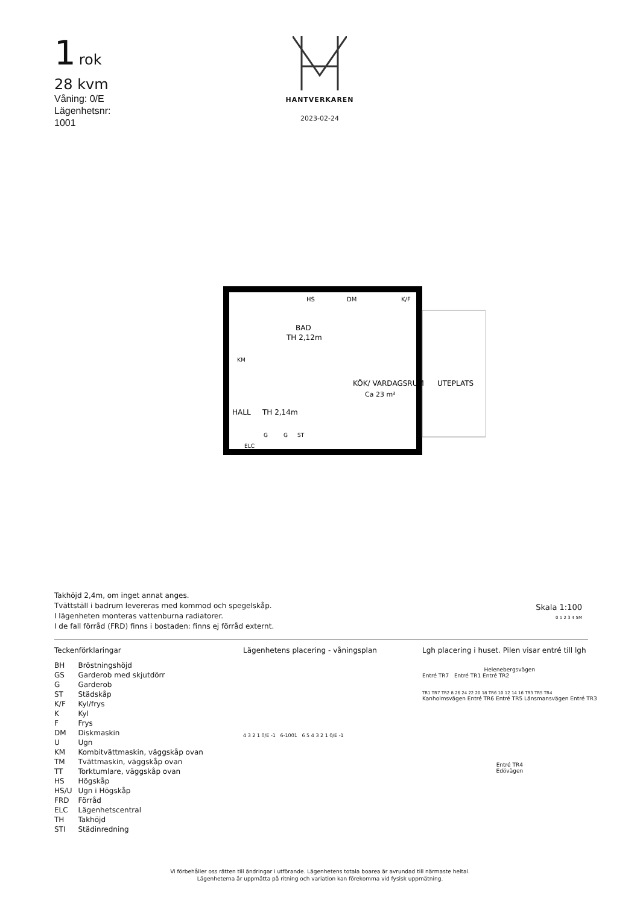1 rok
28 kvm
Våning: 0/E
Lägenhetsnr:
1001
HANTVERKAREN
2023-02-24
BAD
TH 2,12m
KÖK/ VARDAGSRUM
Ca 23 m²
UTEPLATS
HALL
TH 2,14m
HS
DM
K/F
KM
G
G
ST
ELC
Takhöjd 2,4m, om inget annat anges.
Tvättställ i badrum levereras med kommod och spegelskåp.
I lägenheten monteras vattenburna radiatorer.
I de fall förråd (FRD) finns i bostaden: finns ej förråd externt.
Skala 1:100
0 1 2 3 4 5M
Teckenförklaringar
| BH | Bröstningshöjd |
| GS | Garderob med skjutdörr |
| G | Garderob |
| ST | Städskåp |
| K/F | Kyl/frys |
| K | Kyl |
| F | Frys |
| DM | Diskmaskin |
| U | Ugn |
| KM | Kombitvättmaskin, väggskåp ovan |
| TM | Tvättmaskin, väggskåp ovan |
| TT | Torktumlare, väggskåp ovan |
| HS | Högskåp |
| HS/U | Ugn i Högskåp |
| FRD | Förråd |
| ELC | Lägenhetscentral |
| TH | Takhöjd |
| STI | Städinredning |
Lägenhetens placering - våningsplan
4 3 2 1 0/E -1 6-1001 6 5 4 3 2 1 0/E -1
Lgh placering i huset. Pilen visar entré till lgh
Helenebergsvägen
Entré TR7 Entré TR1 Entré TR2
TR1 TR7 TR2 8 26 24 22 20 18 TR6 10 12 14 16 TR3 TR5 TR4
Kanholmsvägen Entré TR6 Entré TR5 Länsmansvägen Entré TR3
Entré TR4
Edövägen
Vi förbehåller oss rätten till ändringar i utförande. Lägenhetens totala boarea är avrundad till närmaste heltal.
Lägenheterna är uppmätta på ritning och variation kan förekomma vid fysisk uppmätning.